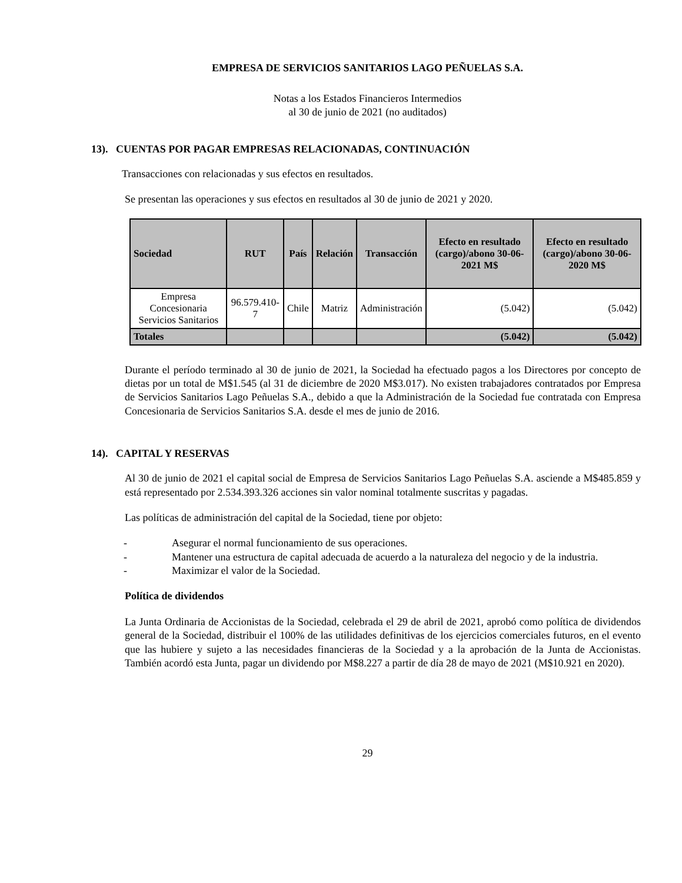EMPRESA DE SERVICIOS SANITARIOS LAGO PEÑUELAS S.A.
Notas a los Estados Financieros Intermedios
al 30 de junio de 2021 (no auditados)
13). CUENTAS POR PAGAR EMPRESAS RELACIONADAS, CONTINUACIÓN
Transacciones con relacionadas y sus efectos en resultados.
Se presentan las operaciones y sus efectos en resultados al 30 de junio de 2021 y 2020.
| Sociedad | RUT | País | Relación | Transacción | Efecto en resultado (cargo)/abono 30-06-2021 M$ | Efecto en resultado (cargo)/abono 30-06-2020 M$ |
| --- | --- | --- | --- | --- | --- | --- |
| Empresa Concesionaria Servicios Sanitarios | 96.579.410-7 | Chile | Matriz | Administración | (5.042) | (5.042) |
| Totales | | | | | (5.042) | (5.042) |
Durante el período terminado al 30 de junio de 2021, la Sociedad ha efectuado pagos a los Directores por concepto de dietas por un total de M$1.545 (al 31 de diciembre de 2020 M$3.017). No existen trabajadores contratados por Empresa de Servicios Sanitarios Lago Peñuelas S.A., debido a que la Administración de la Sociedad fue contratada con Empresa Concesionaria de Servicios Sanitarios S.A. desde el mes de junio de 2016.
14). CAPITAL Y RESERVAS
Al 30 de junio de 2021 el capital social de Empresa de Servicios Sanitarios Lago Peñuelas S.A. asciende a M$485.859 y está representado por 2.534.393.326 acciones sin valor nominal totalmente suscritas y pagadas.
Las políticas de administración del capital de la Sociedad, tiene por objeto:
- Asegurar el normal funcionamiento de sus operaciones.
- Mantener una estructura de capital adecuada de acuerdo a la naturaleza del negocio y de la industria.
- Maximizar el valor de la Sociedad.
Política de dividendos
La Junta Ordinaria de Accionistas de la Sociedad, celebrada el 29 de abril de 2021, aprobó como política de dividendos general de la Sociedad, distribuir el 100% de las utilidades definitivas de los ejercicios comerciales futuros, en el evento que las hubiere y sujeto a las necesidades financieras de la Sociedad y a la aprobación de la Junta de Accionistas. También acordó esta Junta, pagar un dividendo por M$8.227 a partir de día 28 de mayo de 2021 (M$10.921 en 2020).
29